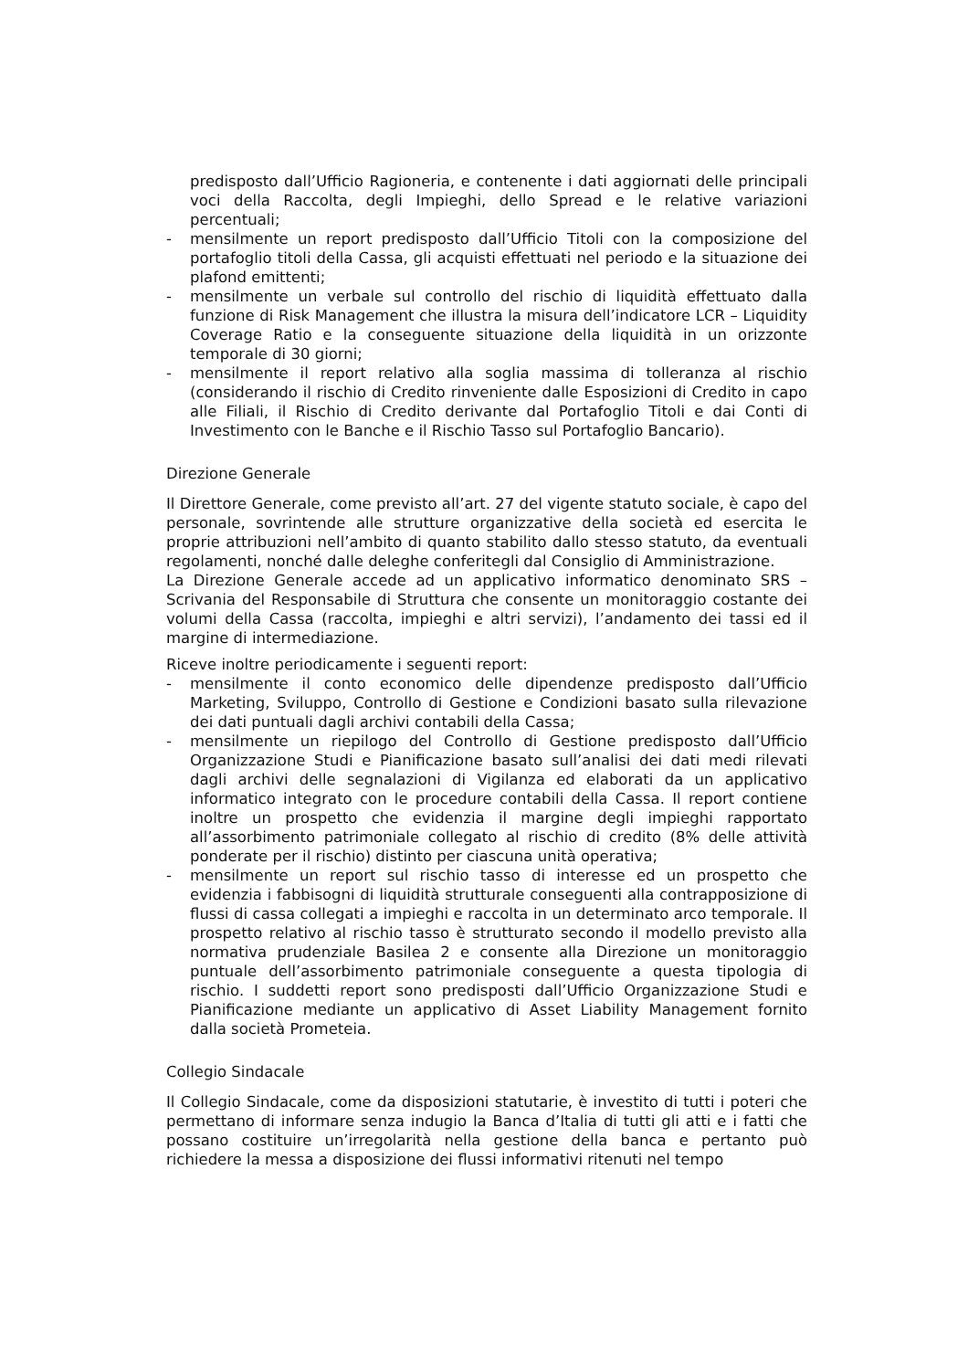predisposto dall’Ufficio Ragioneria, e contenente i dati aggiornati delle principali voci della Raccolta, degli Impieghi, dello Spread e le relative variazioni percentuali;
- mensilmente un report predisposto dall’Ufficio Titoli con la composizione del portafoglio titoli della Cassa, gli acquisti effettuati nel periodo e la situazione dei plafond emittenti;
- mensilmente un verbale sul controllo del rischio di liquidità effettuato dalla funzione di Risk Management che illustra la misura dell’indicatore LCR – Liquidity Coverage Ratio e la conseguente situazione della liquidità in un orizzonte temporale di 30 giorni;
- mensilmente il report relativo alla soglia massima di tolleranza al rischio (considerando il rischio di Credito rinveniente dalle Esposizioni di Credito in capo alle Filiali, il Rischio di Credito derivante dal Portafoglio Titoli e dai Conti di Investimento con le Banche e il Rischio Tasso sul Portafoglio Bancario).
Direzione Generale
Il Direttore Generale, come previsto all’art. 27 del vigente statuto sociale, è capo del personale, sovrintende alle strutture organizzative della società ed esercita le proprie attribuzioni nell’ambito di quanto stabilito dallo stesso statuto, da eventuali regolamenti, nonché dalle deleghe conferitegli dal Consiglio di Amministrazione.
La Direzione Generale accede ad un applicativo informatico denominato SRS – Scrivania del Responsabile di Struttura che consente un monitoraggio costante dei volumi della Cassa (raccolta, impieghi e altri servizi), l’andamento dei tassi ed il margine di intermediazione.
Riceve inoltre periodicamente i seguenti report:
- mensilmente il conto economico delle dipendenze predisposto dall’Ufficio Marketing, Sviluppo, Controllo di Gestione e Condizioni basato sulla rilevazione dei dati puntuali dagli archivi contabili della Cassa;
- mensilmente un riepilogo del Controllo di Gestione predisposto dall’Ufficio Organizzazione Studi e Pianificazione basato sull’analisi dei dati medi rilevati dagli archivi delle segnalazioni di Vigilanza ed elaborati da un applicativo informatico integrato con le procedure contabili della Cassa. Il report contiene inoltre un prospetto che evidenzia il margine degli impieghi rapportato all’assorbimento patrimoniale collegato al rischio di credito (8% delle attività ponderate per il rischio) distinto per ciascuna unità operativa;
- mensilmente un report sul rischio tasso di interesse ed un prospetto che evidenzia i fabbisogni di liquidità strutturale conseguenti alla contrapposizione di flussi di cassa collegati a impieghi e raccolta in un determinato arco temporale. Il prospetto relativo al rischio tasso è strutturato secondo il modello previsto alla normativa prudenziale Basilea 2 e consente alla Direzione un monitoraggio puntuale dell’assorbimento patrimoniale conseguente a questa tipologia di rischio. I suddetti report sono predisposti dall’Ufficio Organizzazione Studi e Pianificazione mediante un applicativo di Asset Liability Management fornito dalla società Prometeia.
Collegio Sindacale
Il Collegio Sindacale, come da disposizioni statutarie, è investito di tutti i poteri che permettano di informare senza indugio la Banca d’Italia di tutti gli atti e i fatti che possano costituire un’irregolarità nella gestione della banca e pertanto può richiedere la messa a disposizione dei flussi informativi ritenuti nel tempo